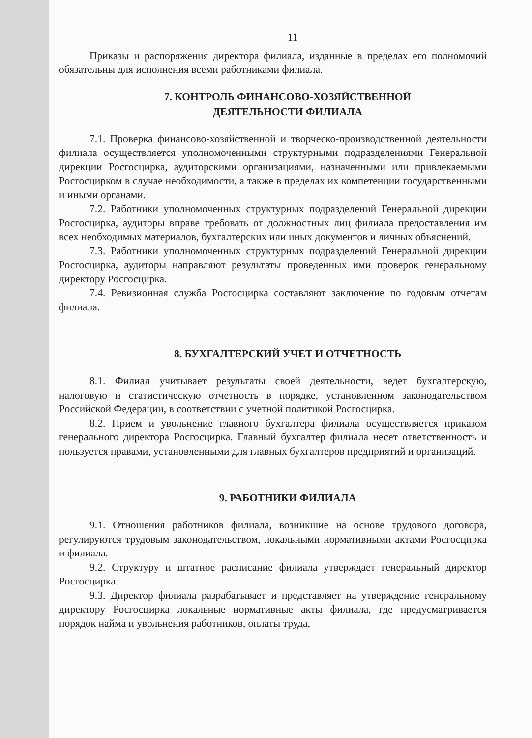11
Приказы и распоряжения директора филиала, изданные в пределах его полномочий обязательны для исполнения всеми работниками филиала.
7. КОНТРОЛЬ ФИНАНСОВО-ХОЗЯЙСТВЕННОЙ
ДЕЯТЕЛЬНОСТИ ФИЛИАЛА
7.1. Проверка финансово-хозяйственной и творческо-производственной деятельности филиала осуществляется уполномоченными структурными подразделениями Генеральной дирекции Росгосцирка, аудиторскими организациями, назначенными или привлекаемыми Росгосцирком в случае необходимости, а также в пределах их компетенции государственными и иными органами.
7.2. Работники уполномоченных структурных подразделений Генеральной дирекции Росгосцирка, аудиторы вправе требовать от должностных лиц филиала предоставления им всех необходимых материалов, бухгалтерских или иных документов и личных объяснений.
7.3. Работники уполномоченных структурных подразделений Генеральной дирекции Росгосцирка, аудиторы направляют результаты проведенных ими проверок генеральному директору Росгосцирка.
7.4. Ревизионная служба Росгосцирка составляют заключение по годовым отчетам филиала.
8. БУХГАЛТЕРСКИЙ УЧЕТ И ОТЧЕТНОСТЬ
8.1. Филиал учитывает результаты своей деятельности, ведет бухгалтерскую, налоговую и статистическую отчетность в порядке, установленном законодательством Российской Федерации, в соответствии с учетной политикой Росгосцирка.
8.2. Прием и увольнение главного бухгалтера филиала осуществляется приказом генерального директора Росгосцирка. Главный бухгалтер филиала несет ответственность и пользуется правами, установленными для главных бухгалтеров предприятий и организаций.
9. РАБОТНИКИ ФИЛИАЛА
9.1. Отношения работников филиала, возникшие на основе трудового договора, регулируются трудовым законодательством, локальными нормативными актами Росгосцирка и филиала.
9.2. Структуру и штатное расписание филиала утверждает генеральный директор Росгосцирка.
9.3. Директор филиала разрабатывает и представляет на утверждение генеральному директору Росгосцирка локальные нормативные акты филиала, где предусматривается порядок найма и увольнения работников, оплаты труда,